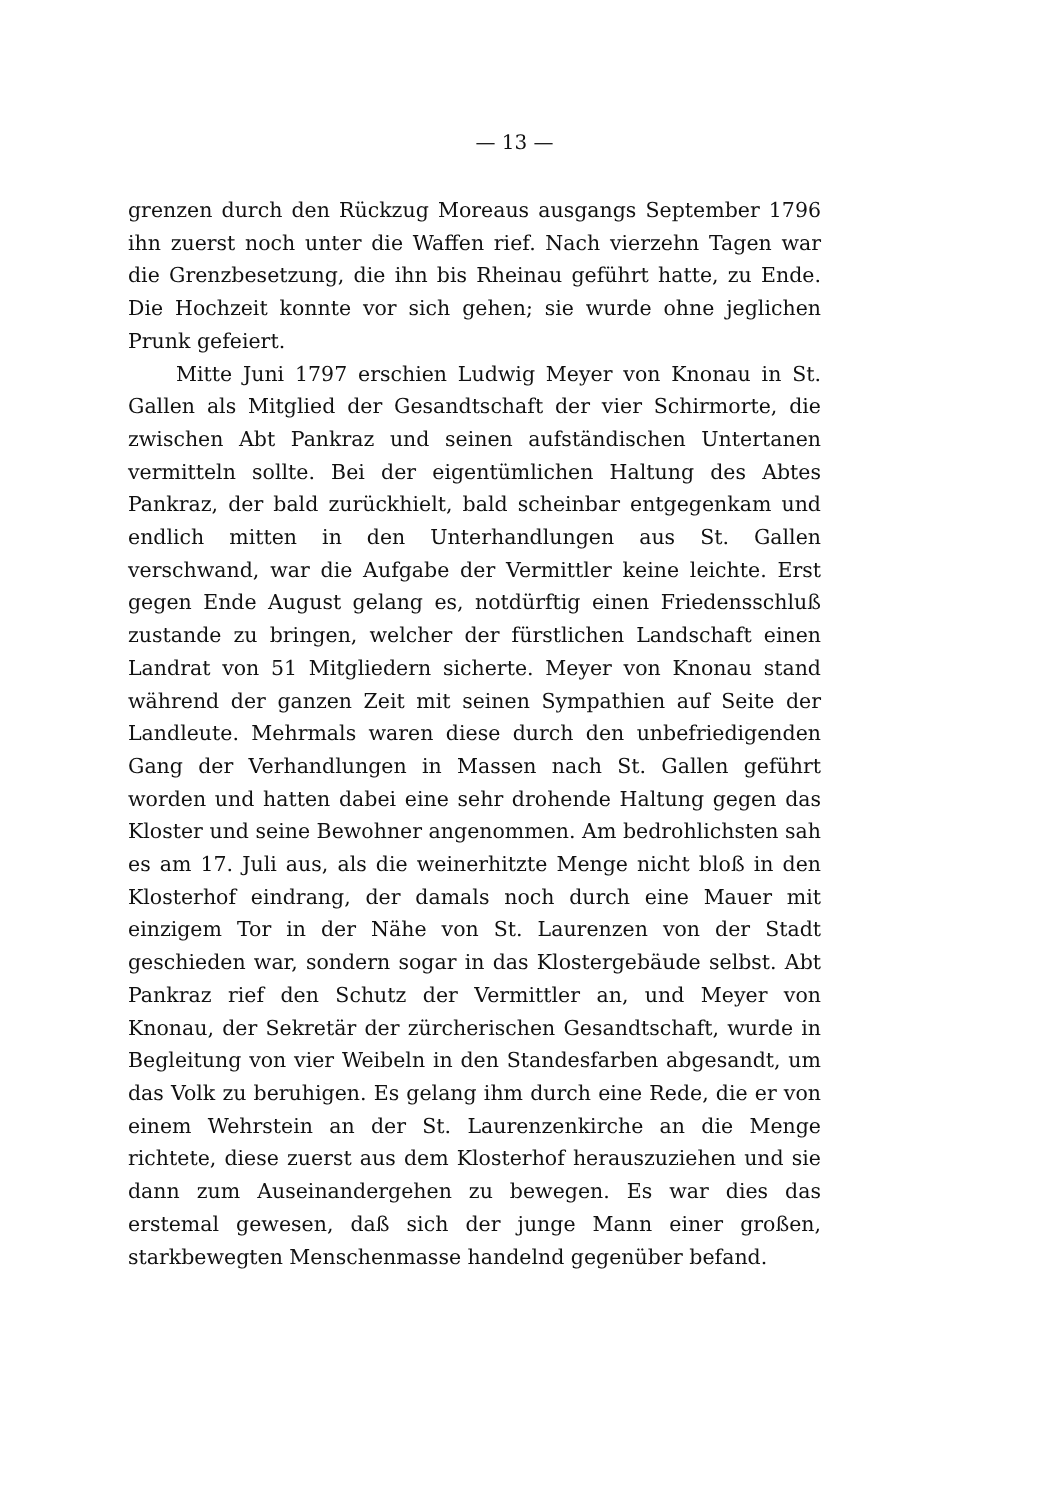— 13 —
grenzen durch den Rückzug Moreaus ausgangs September 1796 ihn zuerst noch unter die Waffen rief. Nach vierzehn Tagen war die Grenzbesetzung, die ihn bis Rheinau geführt hatte, zu Ende. Die Hochzeit konnte vor sich gehen; sie wurde ohne jeglichen Prunk gefeiert.
Mitte Juni 1797 erschien Ludwig Meyer von Knonau in St. Gallen als Mitglied der Gesandtschaft der vier Schirmorte, die zwischen Abt Pankraz und seinen aufständischen Untertanen vermitteln sollte. Bei der eigentümlichen Haltung des Abtes Pankraz, der bald zurückhielt, bald scheinbar entgegenkam und endlich mitten in den Unterhandlungen aus St. Gallen verschwand, war die Aufgabe der Vermittler keine leichte. Erst gegen Ende August gelang es, notdürftig einen Friedensschluß zustande zu bringen, welcher der fürstlichen Landschaft einen Landrat von 51 Mitgliedern sicherte. Meyer von Knonau stand während der ganzen Zeit mit seinen Sympathien auf Seite der Landleute. Mehrmals waren diese durch den unbefriedigenden Gang der Verhandlungen in Massen nach St. Gallen geführt worden und hatten dabei eine sehr drohende Haltung gegen das Kloster und seine Bewohner angenommen. Am bedrohlichsten sah es am 17. Juli aus, als die weinerhitzte Menge nicht bloß in den Klosterhof eindrang, der damals noch durch eine Mauer mit einzigem Tor in der Nähe von St. Laurenzen von der Stadt geschieden war, sondern sogar in das Klostergebäude selbst. Abt Pankraz rief den Schutz der Vermittler an, und Meyer von Knonau, der Sekretär der zürcherischen Gesandtschaft, wurde in Begleitung von vier Weibeln in den Standesfarben abgesandt, um das Volk zu beruhigen. Es gelang ihm durch eine Rede, die er von einem Wehrstein an der St. Laurenzenkirche an die Menge richtete, diese zuerst aus dem Klosterhof herauszuziehen und sie dann zum Auseinandergehen zu bewegen. Es war dies das erstemal gewesen, daß sich der junge Mann einer großen, starkbewegten Menschenmasse handelnd gegenüber befand.